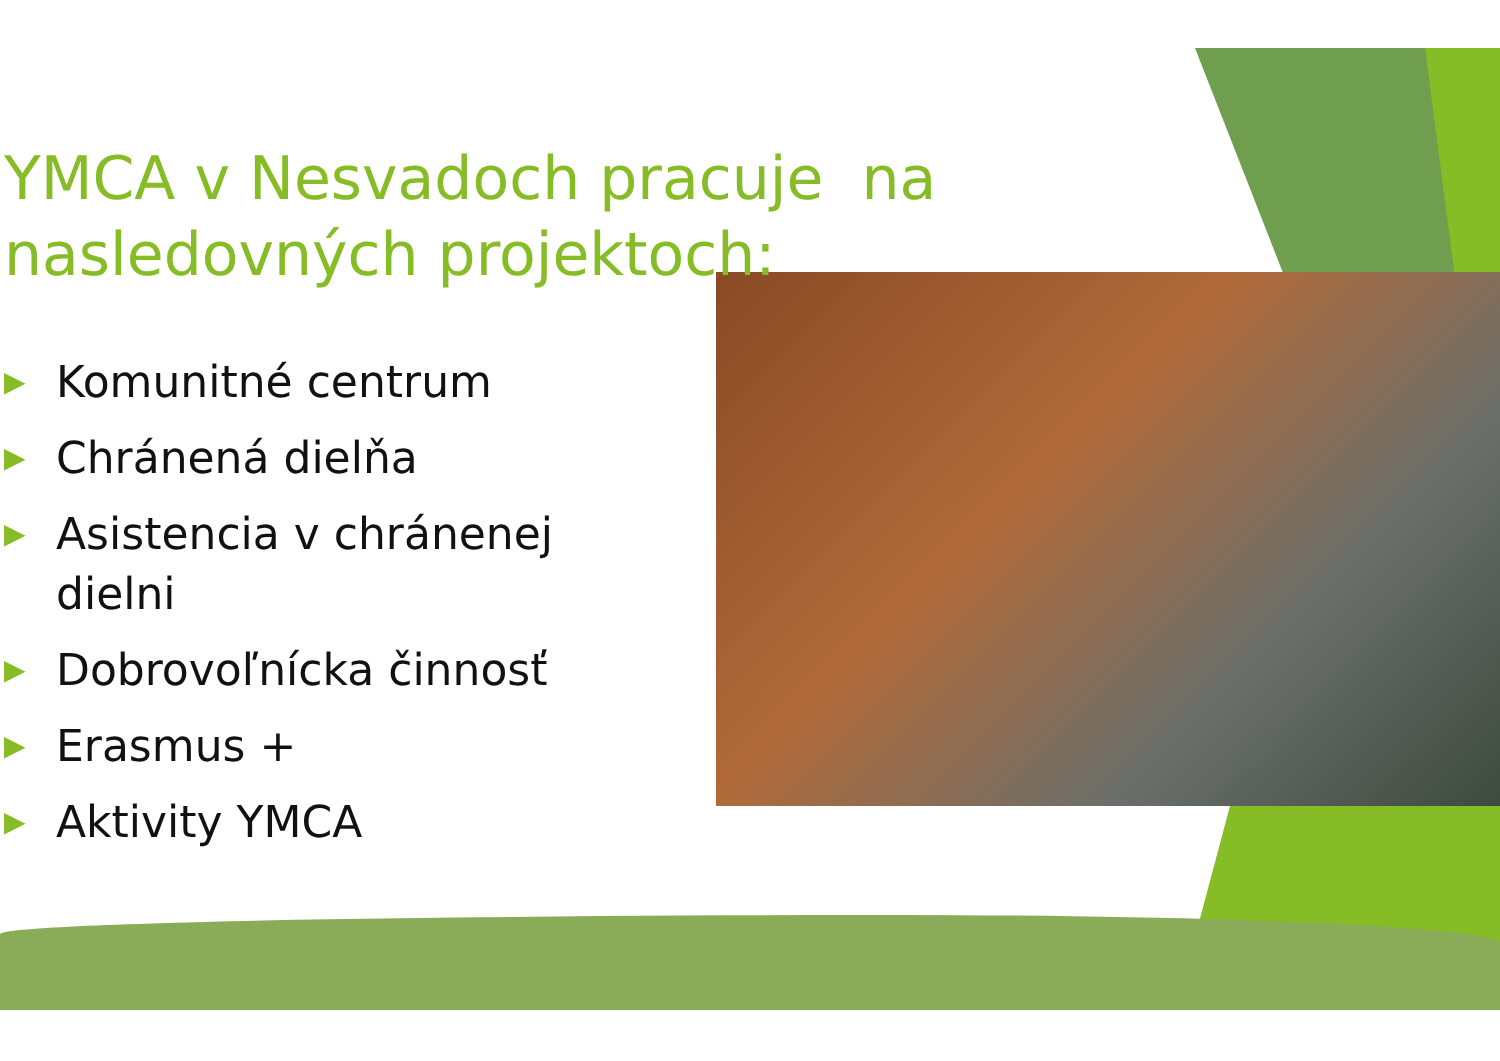YMCA v Nesvadoch pracuje na nasledovných projektoch:
▶ Komunitné centrum
▶ Chránená dielňa
▶ Asistencia v chránenej dielni
▶ Dobrovoľnícka činnosť
▶ Erasmus +
▶ Aktivity YMCA